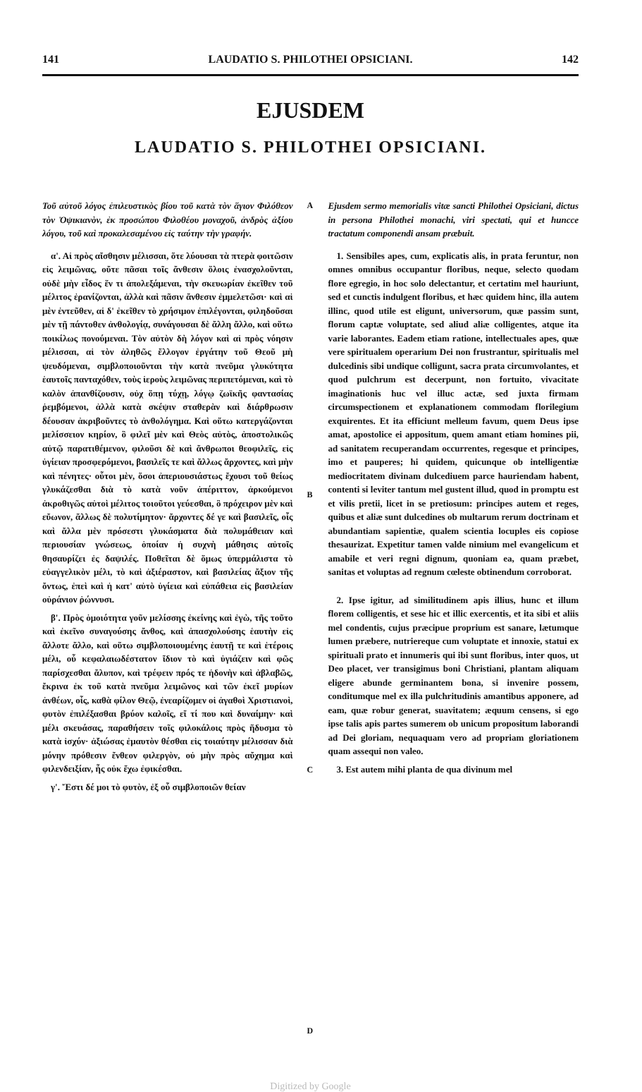141 LAUDATIO S. PHILOTHEI OPSICIANI. 142
EJUSDEM
LAUDATIO S. PHILOTHEI OPSICIANI.
Τοῦ αὐτοῦ λόγος ἐπιλευστικὸς βίου τοῦ κατὰ τὸν ἅγιον Φιλόθεον τὸν Ὀψικιανὸν, ἐκ προσώπου Φιλοθέου μοναχοῦ, ἀνδρὸς ἀξίου λόγου, τοῦ καὶ προκαλεσαμένου εἰς ταύτην τὴν γραφήν.
α'. Αἱ πρὸς αἴσθησιν μέλισσαι, ὅτε λύουσαι τὰ πτερὰ φοιτῶσιν εἰς λειμῶνας, οὔτε πᾶσαι τοῖς ἄνθεσιν ὅλοις ἐνασχολοῦνται, οὐδὲ μὴν εἶδος ἕν τι ἀπολεξάμεναι, τὴν σκευωρίαν ἐκεῖθεν τοῦ μέλιτος ἐρανίζονται, ἀλλὰ καὶ πᾶσιν ἄνθεσιν ἐμμελετῶσι· καὶ αἱ μὲν ἐντεῦθεν, αἱ δ' ἐκεῖθεν τὸ χρήσιμον ἐπιλέγονται, φιληδοῦσαι μὲν τῇ πάντοθεν ἀνθολογίᾳ, συνάγουσαι δὲ ἄλλη ἄλλο, καὶ οὕτω ποικίλως πονούμεναι. Τὸν αὐτὸν δὴ λόγον καὶ αἱ πρὸς νόησιν μέλισσαι, αἱ τὸν ἀληθῶς ἔλλογον ἐργάτην τοῦ Θεοῦ μὴ ψευδόμεναι, σιμβλοποιοῦνται τὴν κατὰ πνεῦμα γλυκύτητα ἑαυτοῖς πανταχόθεν, τοὺς ἱεροὺς λειμῶνας περιπετόμεναι, καὶ τὸ καλὸν ἀπανθίζουσιν, οὐχ ὅπῃ τύχῃ, λόγῳ ζωϊκῆς φαντασίας ῥεμβόμενοι, ἀλλὰ κατὰ σκέψιν σταθερὰν καὶ διάρθρωσιν δέουσαν ἀκριβοῦντες τὸ ἀνθολόγημα. Καὶ οὕτω κατεργάζονται μελίσσειον κηρίον, ὃ φιλεῖ μὲν καὶ Θεὸς αὐτὸς, ἀποστολικῶς αὐτῷ παρατιθέμενον, φιλοῦσι δὲ καὶ ἄνθρωποι θεοφιλεῖς, εἰς ὑγίειαν προσφερόμενοι, βασιλεῖς τε καὶ ἄλλως ἄρχοντες, καὶ μὴν καὶ πένητες· οὗτοι μὲν, ὅσοι ἀπεριουσιάστως ἔχουσι τοῦ θείως γλυκάζεσθαι διὰ τὸ κατὰ νοῦν ἀπέριττον, ἀρκούμενοι ἀκροθιγῶς αὐτοὶ μέλιτος τοιοῦτοι γεύεσθαι, ὃ πρόχειρον μὲν καὶ εὔωνον, ἄλλως δὲ πολυτίμητον· ἄρχοντες δέ γε καὶ βασιλεῖς, οἷς καὶ ἄλλα μὲν πρόσεστι γλυκάσματα διὰ πολυμάθειαν καὶ περιουσίαν γνώσεως, ὁποίαν ἡ συχνὴ μάθησις αὐτοῖς θησαυρίζει ἐς δαψιλές. Ποθεῖται δὲ ὅμως ὑπερμάλιστα τὸ εὐαγγελικὸν μέλι, τὸ καὶ ἀξιέραστον, καὶ βασιλείας ἄξιον τῆς ὄντως, ἐπεὶ καὶ ἡ κατ' αὐτὸ ὑγίεια καὶ εὐπάθεια εἰς βασιλείαν οὐράνιον ῥώννυσι.
β'. Πρὸς ὁμοιότητα γοῦν μελίσσης ἐκείνης καὶ ἐγὼ, τῆς τοῦτο καὶ ἐκεῖνο συναγούσης ἄνθος, καὶ ἀπασχολούσης ἑαυτὴν εἰς ἄλλοτε ἄλλο, καὶ οὕτω σιμβλοποιουμένης ἑαυτῇ τε καὶ ἑτέροις μέλι, οὗ κεφαλαιωδέστατον ἴδιον τὸ καὶ ὑγιάζειν καὶ φῶς παρίσχεσθαι ἄλυπον, καὶ τρέφειν πρός τε ἡδονὴν καὶ ἀβλαβῶς, ἔκρινα ἐκ τοῦ κατὰ πνεῦμα λειμῶνος καὶ τῶν ἐκεῖ μυρίων ἀνθέων, οἷς, καθὰ φίλον Θεῷ, ἐνεαρίζομεν οἱ ἀγαθοὶ Χριστιανοὶ, φυτὸν ἐπιλέξασθαι βρύον καλοῖς, εἴ τί που καὶ δυναίμην· καὶ μέλι σκευάσας, παραθήσειν τοῖς φιλοκάλοις πρὸς ἥδυσμα τὸ κατὰ ἰσχύν· ἀξιώσας ἐμαυτὸν θέσθαι εἰς τοιαύτην μέλισσαν διὰ μόνην πρόθεσιν ἔνθεον φιλεργὸν, οὐ μὴν πρὸς αὔχημα καὶ φιλενδειξίαν, ἧς οὐκ ἔχω ἐφικέσθαι.
γ'. Ἔστι δέ μοι τὸ φυτὸν, ἐξ οὗ σιμβλοποιῶν θείαν
A
B
C
D
Ejusdem sermo memorialis vitæ sancti Philothei Opsiciani, dictus in persona Philothei monachi, viri spectati, qui et huncce tractatum componendi ansam præbuit.
1. Sensibiles apes, cum, explicatis alis, in prata feruntur, non omnes omnibus occupantur floribus, neque, selecto quodam flore egregio, in hoc solo delectantur, et certatim mel hauriunt, sed et cunctis indulgent floribus, et hæc quidem hinc, illa autem illinc, quod utile est eligunt, universorum, quæ passim sunt, florum captæ voluptate, sed aliud aliæ colligentes, atque ita varie laborantes. Eadem etiam ratione, intellectuales apes, quæ vere spiritualem operarium Dei non frustrantur, spiritualis mel dulcedinis sibi undique colligunt, sacra prata circumvolantes, et quod pulchrum est decerpunt, non fortuito, vivacitate imaginationis huc vel illuc actæ, sed juxta firmam circumspectionem et explanationem commodam florilegium exquirentes. Et ita efficiunt melleum favum, quem Deus ipse amat, apostolice ei appositum, quem amant etiam homines pii, ad sanitatem recuperandam occurrentes, regesque et principes, imo et pauperes; hi quidem, quicunque ob intelligentiæ mediocritatem divinam dulcediuem parce hauriendam habent, contenti si leviter tantum mel gustent illud, quod in promptu est et vilis pretii, licet in se pretiosum: principes autem et reges, quibus et aliæ sunt dulcedines ob multarum rerum doctrinam et abundantiam sapientiæ, qualem scientia locuples eis copiose thesaurizat. Expetitur tamen valde nimium mel evangelicum et amabile et veri regni dignum, quoniam ea, quam præbet, sanitas et voluptas ad regnum cœleste obtinendum corroborat.
2. Ipse igitur, ad similitudinem apis illius, hunc et illum florem colligentis, et sese hic et illic exercentis, et ita sibi et aliis mel condentis, cujus præcipue proprium est sanare, lætumque lumen præbere, nutriereque cum voluptate et innoxie, statui ex spirituali prato et innumeris qui ibi sunt floribus, inter quos, ut Deo placet, ver transigimus boni Christiani, plantam aliquam eligere abunde germinantem bona, si invenire possem, conditumque mel ex illa pulchritudinis amantibus apponere, ad eam, quæ robur generat, suavitatem; æquum censens, si ego ipse talis apis partes sumerem ob unicum propositum laborandi ad Dei gloriam, nequaquam vero ad propriam gloriationem quam assequi non valeo.
3. Est autem mihi planta de qua divinum mel
Digitized by Google